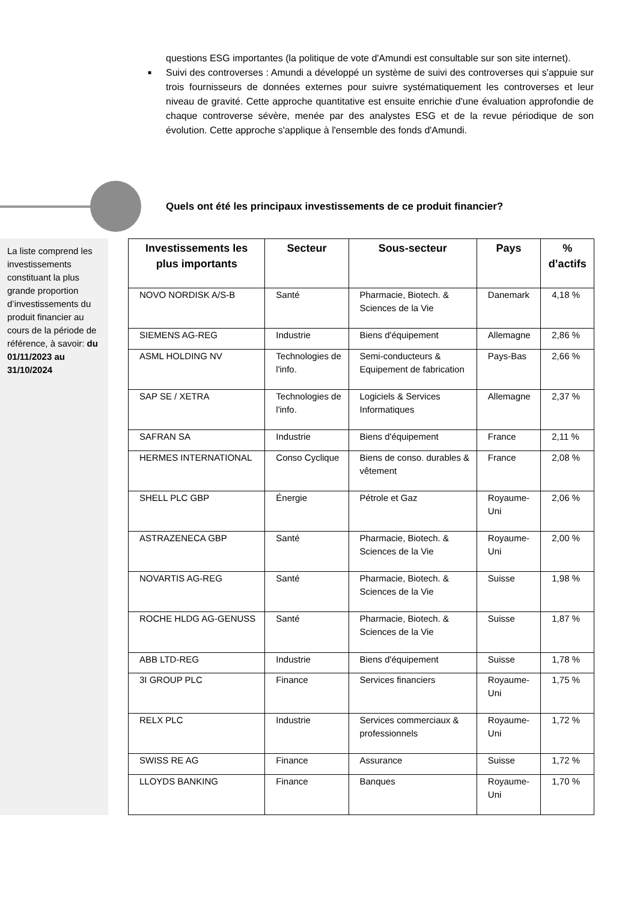questions ESG importantes (la politique de vote d'Amundi est consultable sur son site internet).
■ Suivi des controverses : Amundi a développé un système de suivi des controverses qui s'appuie sur trois fournisseurs de données externes pour suivre systématiquement les controverses et leur niveau de gravité. Cette approche quantitative est ensuite enrichie d'une évaluation approfondie de chaque controverse sévère, menée par des analystes ESG et de la revue périodique de son évolution. Cette approche s'applique à l'ensemble des fonds d'Amundi.
Quels ont été les principaux investissements de ce produit financier?
La liste comprend les investissements constituant la plus grande proportion d’investissements du produit financier au cours de la période de référence, à savoir: du 01/11/2023 au 31/10/2024
| Investissements les plus importants | Secteur | Sous-secteur | Pays | % d’actifs |
| --- | --- | --- | --- | --- |
| NOVO NORDISK A/S-B | Santé | Pharmacie, Biotech. & Sciences de la Vie | Danemark | 4,18 % |
| SIEMENS AG-REG | Industrie | Biens d'équipement | Allemagne | 2,86 % |
| ASML HOLDING NV | Technologies de l'info. | Semi-conducteurs & Equipement de fabrication | Pays-Bas | 2,66 % |
| SAP SE / XETRA | Technologies de l'info. | Logiciels & Services Informatiques | Allemagne | 2,37 % |
| SAFRAN SA | Industrie | Biens d'équipement | France | 2,11 % |
| HERMES INTERNATIONAL | Conso Cyclique | Biens de conso. durables & vêtement | France | 2,08 % |
| SHELL PLC GBP | Énergie | Pétrole et Gaz | Royaume-Uni | 2,06 % |
| ASTRAZENECA GBP | Santé | Pharmacie, Biotech. & Sciences de la Vie | Royaume-Uni | 2,00 % |
| NOVARTIS AG-REG | Santé | Pharmacie, Biotech. & Sciences de la Vie | Suisse | 1,98 % |
| ROCHE HLDG AG-GENUSS | Santé | Pharmacie, Biotech. & Sciences de la Vie | Suisse | 1,87 % |
| ABB LTD-REG | Industrie | Biens d'équipement | Suisse | 1,78 % |
| 3I GROUP PLC | Finance | Services financiers | Royaume-Uni | 1,75 % |
| RELX PLC | Industrie | Services commerciaux & professionnels | Royaume-Uni | 1,72 % |
| SWISS RE AG | Finance | Assurance | Suisse | 1,72 % |
| LLOYDS BANKING | Finance | Banques | Royaume-Uni | 1,70 % |